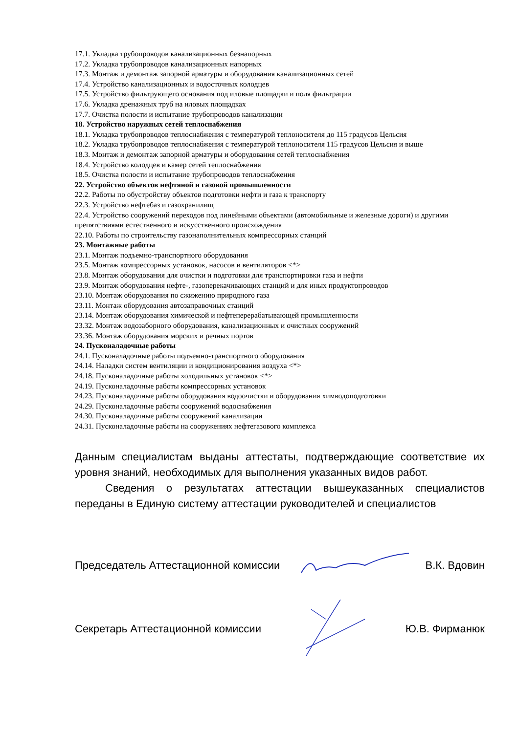17.1. Укладка трубопроводов канализационных безнапорных
17.2. Укладка трубопроводов канализационных напорных
17.3. Монтаж и демонтаж запорной арматуры и оборудования канализационных сетей
17.4. Устройство канализационных и водосточных колодцев
17.5. Устройство фильтрующего основания под иловые площадки и поля фильтрации
17.6. Укладка дренажных труб на иловых площадках
17.7. Очистка полости и испытание трубопроводов канализации
18. Устройство наружных сетей теплоснабжения
18.1. Укладка трубопроводов теплоснабжения с температурой теплоносителя до 115 градусов Цельсия
18.2. Укладка трубопроводов теплоснабжения с температурой теплоносителя 115 градусов Цельсия и выше
18.3. Монтаж и демонтаж запорной арматуры и оборудования сетей теплоснабжения
18.4. Устройство колодцев и камер сетей теплоснабжения
18.5. Очистка полости и испытание трубопроводов теплоснабжения
22. Устройство объектов нефтяной и газовой промышленности
22.2. Работы по обустройству объектов подготовки нефти и газа к транспорту
22.3. Устройство нефтебаз и газохранилищ
22.4. Устройство сооружений переходов под линейными объектами (автомобильные и железные дороги) и другими препятствиями естественного и искусственного происхождения
22.10. Работы по строительству газонаполнительных компрессорных станций
23. Монтажные работы
23.1. Монтаж подъемно-транспортного оборудования
23.5. Монтаж компрессорных установок, насосов и вентиляторов <*>
23.8. Монтаж оборудования для очистки и подготовки для транспортировки газа и нефти
23.9. Монтаж оборудования нефте-, газоперекачивающих станций и для иных продуктопроводов
23.10. Монтаж оборудования по сжижению природного газа
23.11. Монтаж оборудования автозаправочных станций
23.14. Монтаж оборудования химической и нефтеперерабатывающей промышленности
23.32. Монтаж водозаборного оборудования, канализационных и очистных сооружений
23.36. Монтаж оборудования морских и речных портов
24. Пусконаладочные работы
24.1. Пусконаладочные работы подъемно-транспортного оборудования
24.14. Наладки систем вентиляции и кондиционирования воздуха <*>
24.18. Пусконаладочные работы холодильных установок <*>
24.19. Пусконаладочные работы компрессорных установок
24.23. Пусконаладочные работы оборудования водоочистки и оборудования химводоподготовки
24.29. Пусконаладочные работы сооружений водоснабжения
24.30. Пусконаладочные работы сооружений канализации
24.31. Пусконаладочные работы на сооружениях нефтегазового комплекса
Данным специалистам выданы аттестаты, подтверждающие соответствие их уровня знаний, необходимых для выполнения указанных видов работ.
Сведения о результатах аттестации вышеуказанных специалистов переданы в Единую систему аттестации руководителей и специалистов
Председатель Аттестационной комиссии В.К. Вдовин
Секретарь Аттестационной комиссии Ю.В. Фирманюк